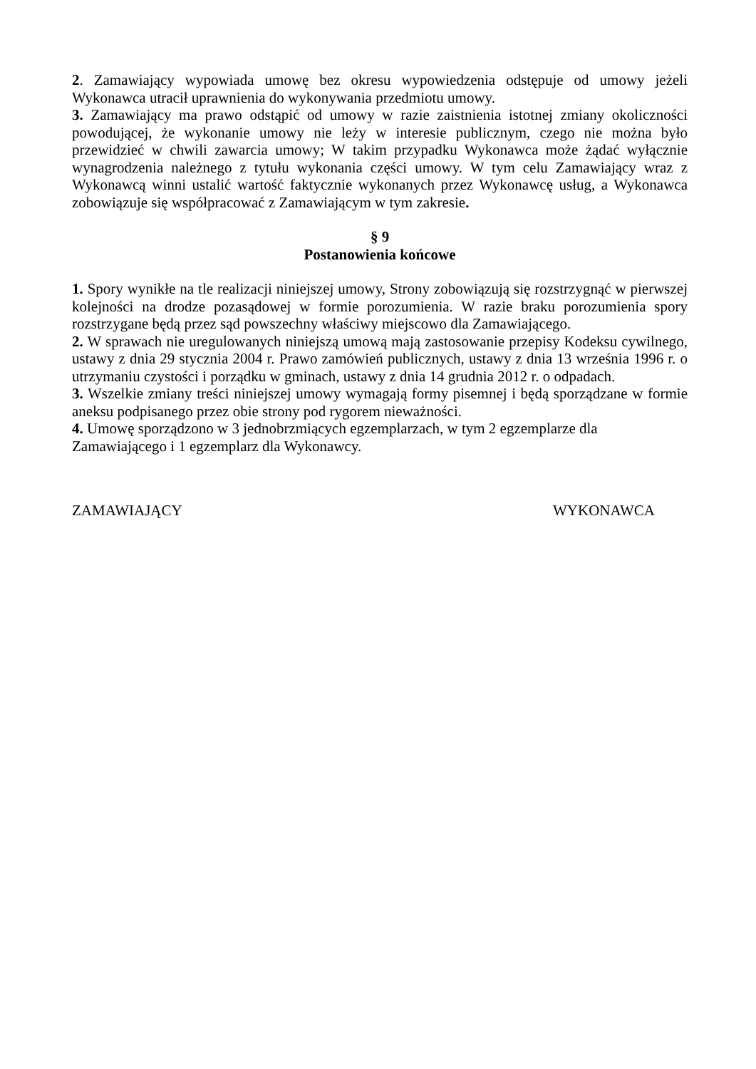2. Zamawiający wypowiada umowę bez okresu wypowiedzenia odstępuje od umowy jeżeli Wykonawca utracił uprawnienia do wykonywania przedmiotu umowy.
3. Zamawiający ma prawo odstąpić od umowy w razie zaistnienia istotnej zmiany okoliczności powodującej, że wykonanie umowy nie leży w interesie publicznym, czego nie można było przewidzieć w chwili zawarcia umowy; W takim przypadku Wykonawca może żądać wyłącznie wynagrodzenia należnego z tytułu wykonania części umowy. W tym celu Zamawiający wraz z Wykonawcą winni ustalić wartość faktycznie wykonanych przez Wykonawcę usług, a Wykonawca zobowiązuje się współpracować z Zamawiającym w tym zakresie.
§ 9
Postanowienia końcowe
1. Spory wynikłe na tle realizacji niniejszej umowy, Strony zobowiązują się rozstrzygnąć w pierwszej kolejności na drodze pozasądowej w formie porozumienia. W razie braku porozumienia spory rozstrzygane będą przez sąd powszechny właściwy miejscowo dla Zamawiającego.
2. W sprawach nie uregulowanych niniejszą umową mają zastosowanie przepisy Kodeksu cywilnego, ustawy z dnia 29 stycznia 2004 r. Prawo zamówień publicznych, ustawy z dnia 13 września 1996 r. o utrzymaniu czystości i porządku w gminach, ustawy z dnia 14 grudnia 2012 r. o odpadach.
3. Wszelkie zmiany treści niniejszej umowy wymagają formy pisemnej i będą sporządzane w formie aneksu podpisanego przez obie strony pod rygorem nieważności.
4. Umowę sporządzono w 3 jednobrzmiących egzemplarzach, w tym 2 egzemplarze dla
Zamawiającego i 1 egzemplarz dla Wykonawcy.
ZAMAWIAJĄCY WYKONAWCA